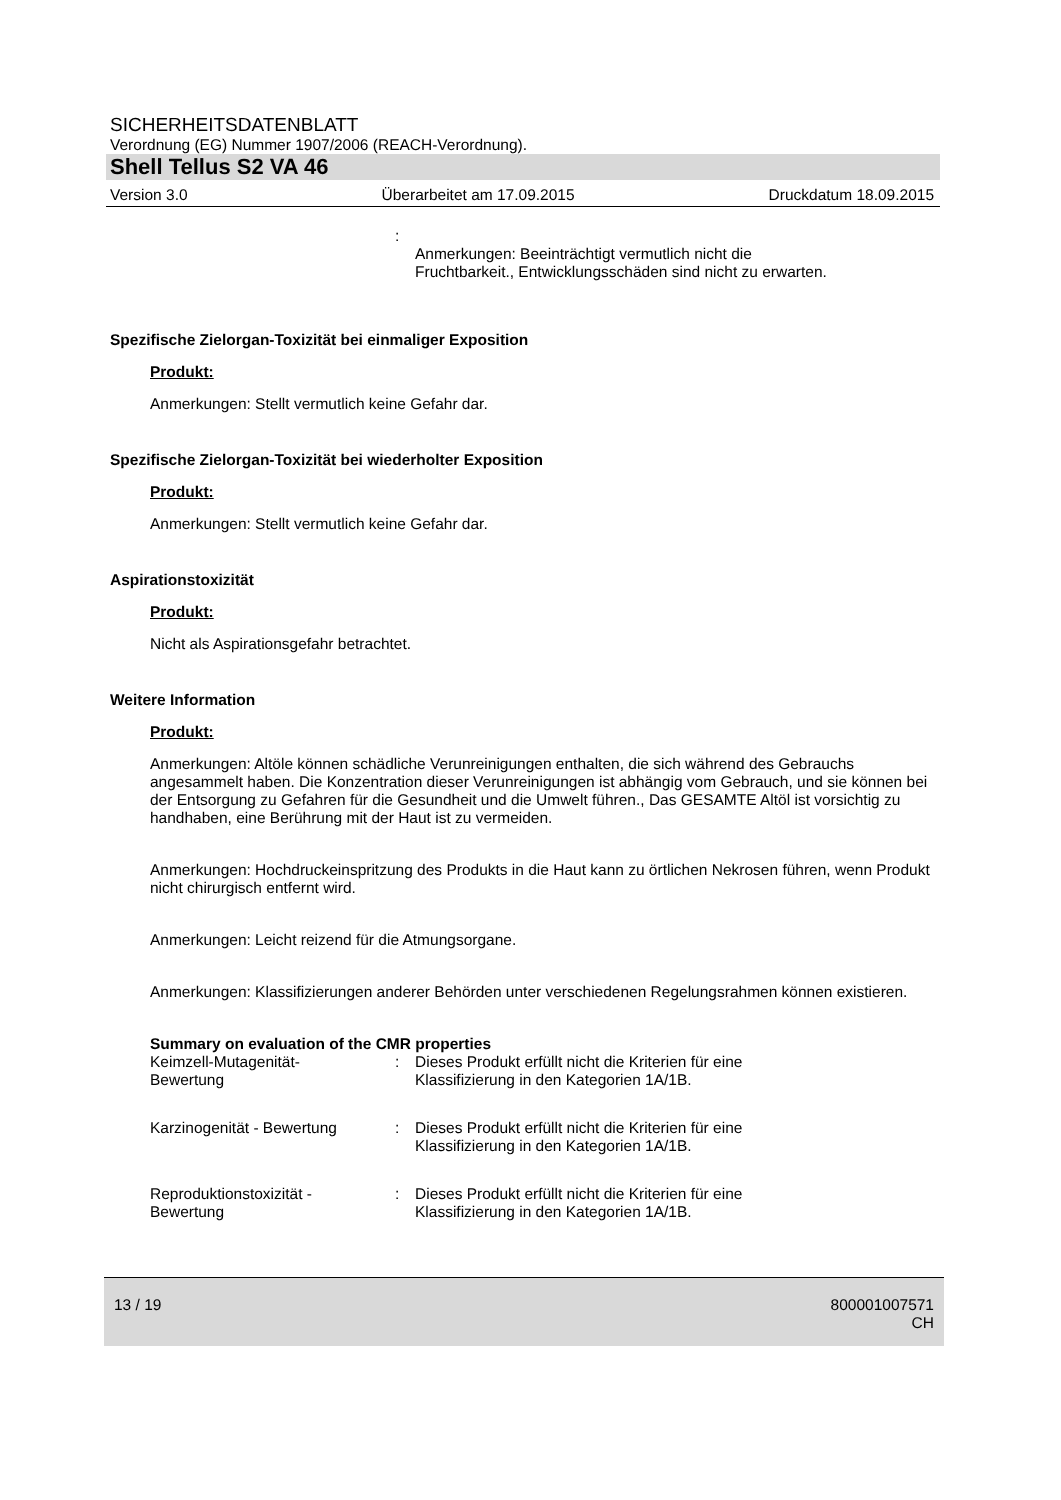SICHERHEITSDATENBLATT
Verordnung (EG) Nummer 1907/2006 (REACH-Verordnung).
Shell Tellus S2 VA 46
Version 3.0 Überarbeitet am 17.09.2015 Druckdatum 18.09.2015
:
Anmerkungen: Beeinträchtigt vermutlich nicht die
Fruchtbarkeit., Entwicklungsschäden sind nicht zu erwarten.
Spezifische Zielorgan-Toxizität bei einmaliger Exposition
Produkt:
Anmerkungen: Stellt vermutlich keine Gefahr dar.
Spezifische Zielorgan-Toxizität bei wiederholter Exposition
Produkt:
Anmerkungen: Stellt vermutlich keine Gefahr dar.
Aspirationstoxizität
Produkt:
Nicht als Aspirationsgefahr betrachtet.
Weitere Information
Produkt:
Anmerkungen: Altöle können schädliche Verunreinigungen enthalten, die sich während des Gebrauchs angesammelt haben. Die Konzentration dieser Verunreinigungen ist abhängig vom Gebrauch, und sie können bei der Entsorgung zu Gefahren für die Gesundheit und die Umwelt führen., Das GESAMTE Altöl ist vorsichtig zu handhaben, eine Berührung mit der Haut ist zu vermeiden.
Anmerkungen: Hochdruckeinspritzung des Produkts in die Haut kann zu örtlichen Nekrosen führen, wenn Produkt nicht chirurgisch entfernt wird.
Anmerkungen: Leicht reizend für die Atmungsorgane.
Anmerkungen: Klassifizierungen anderer Behörden unter verschiedenen Regelungsrahmen können existieren.
Summary on evaluation of the CMR properties
Keimzell-Mutagenität-
Bewertung: Dieses Produkt erfüllt nicht die Kriterien für eine
Klassifizierung in den Kategorien 1A/1B.
Karzinogenität - Bewertung: Dieses Produkt erfüllt nicht die Kriterien für eine
Klassifizierung in den Kategorien 1A/1B.
Reproduktionstoxizität -
Bewertung: Dieses Produkt erfüllt nicht die Kriterien für eine
Klassifizierung in den Kategorien 1A/1B.
13 / 19 800001007571
CH